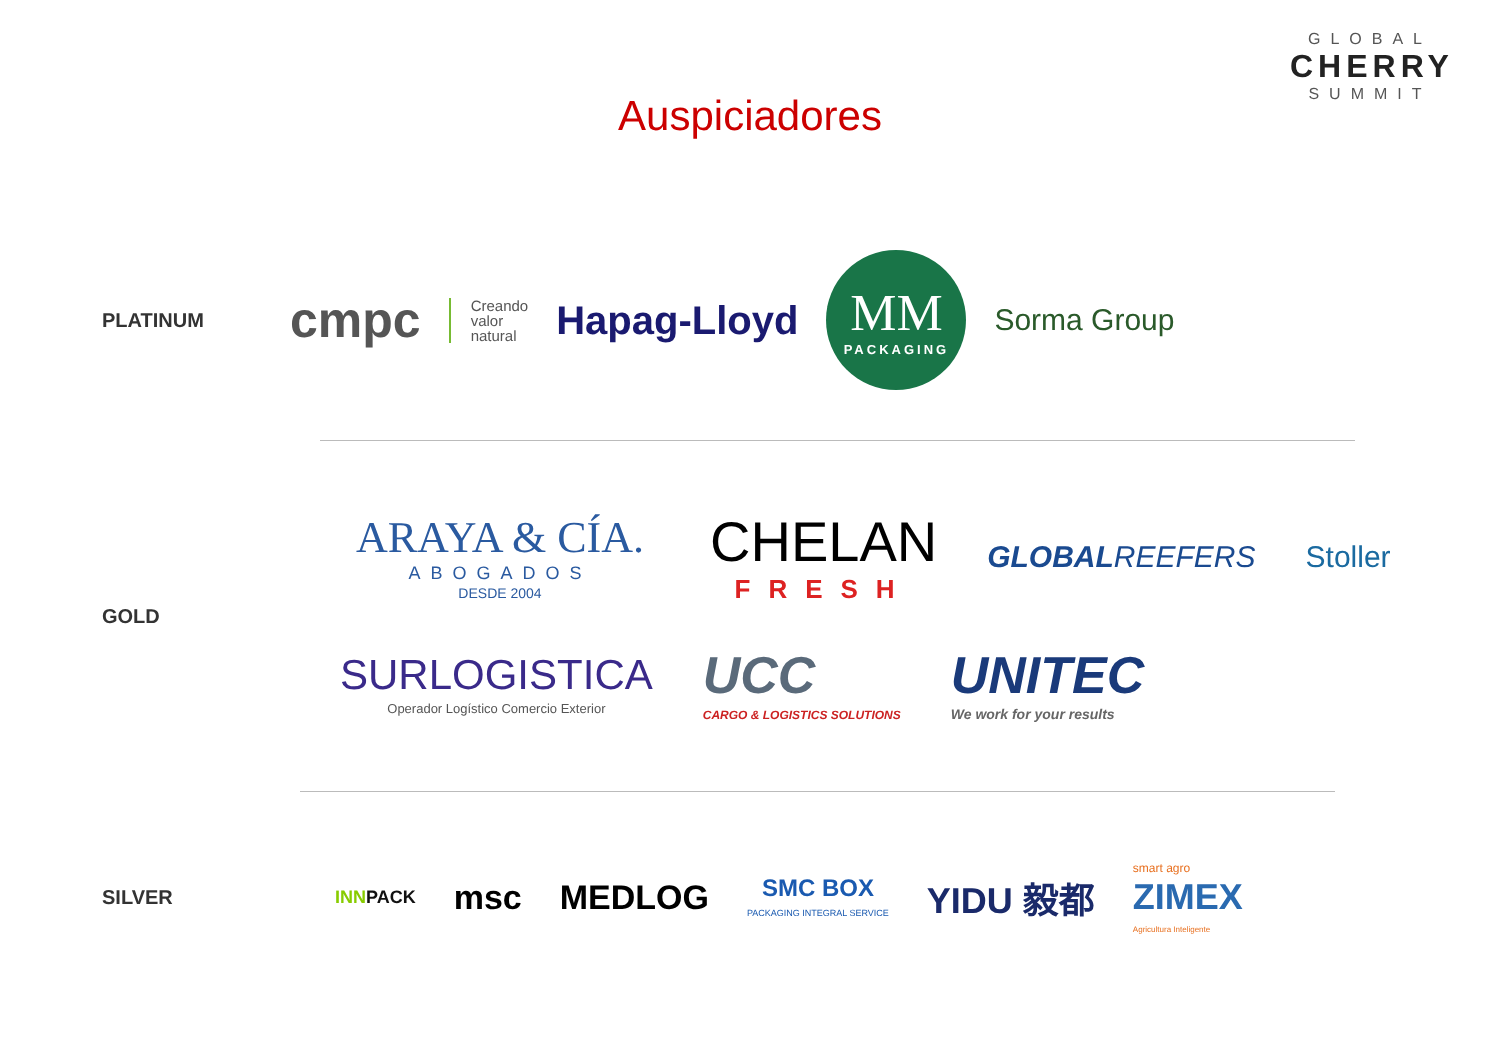GLOBAL
CHERRY
SUMMIT
Auspiciadores
PLATINUM
cmpc Creando
valor
natural Hapag-Lloyd MM PACKAGING Sorma Group
GOLD
ARAYA & CÍA.
ABOGADOS
DESDE 2004 CHELAN
FRESH GLOBALREEFERS Stoller SURLOGISTICA
Operador Logístico Comercio Exterior UCC
CARGO & LOGISTICS SOLUTIONS UNITEC
We work for your results
SILVER
INNPACK msc MEDLOG SMC BOX
PACKAGING INTEGRAL SERVICE YIDU 毅都 smart agro
ZIMEX
Agricultura Inteligente